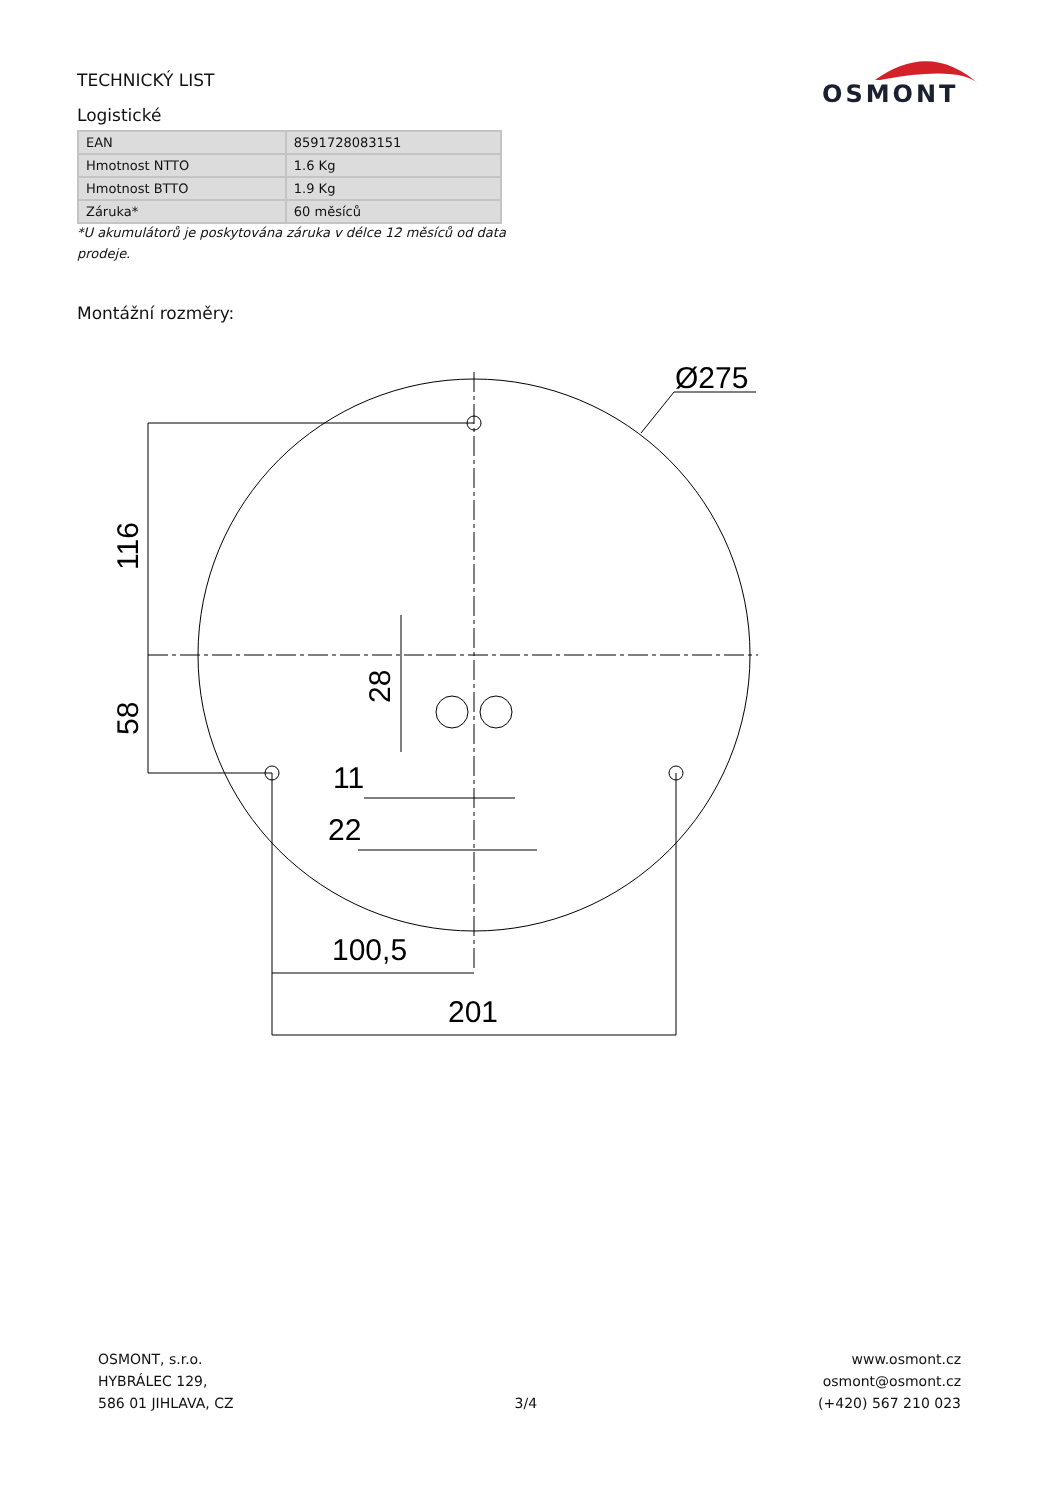TECHNICKÝ LIST
OSMONT
Logistické
| EAN | 8591728083151 |
| Hmotnost NTTO | 1.6 Kg |
| Hmotnost BTTO | 1.9 Kg |
| Záruka* | 60 měsíců |
*U akumulátorů je poskytována záruka v délce 12 měsíců od data prodeje.
Montážní rozměry:
Ø275
11
22
100,5
201
116
58
28
OSMONT, s.r.o.
HYBRÁLEC 129,
586 01 JIHLAVA, CZ
3/4 www.osmont.cz
osmont@osmont.cz
(+420) 567 210 023